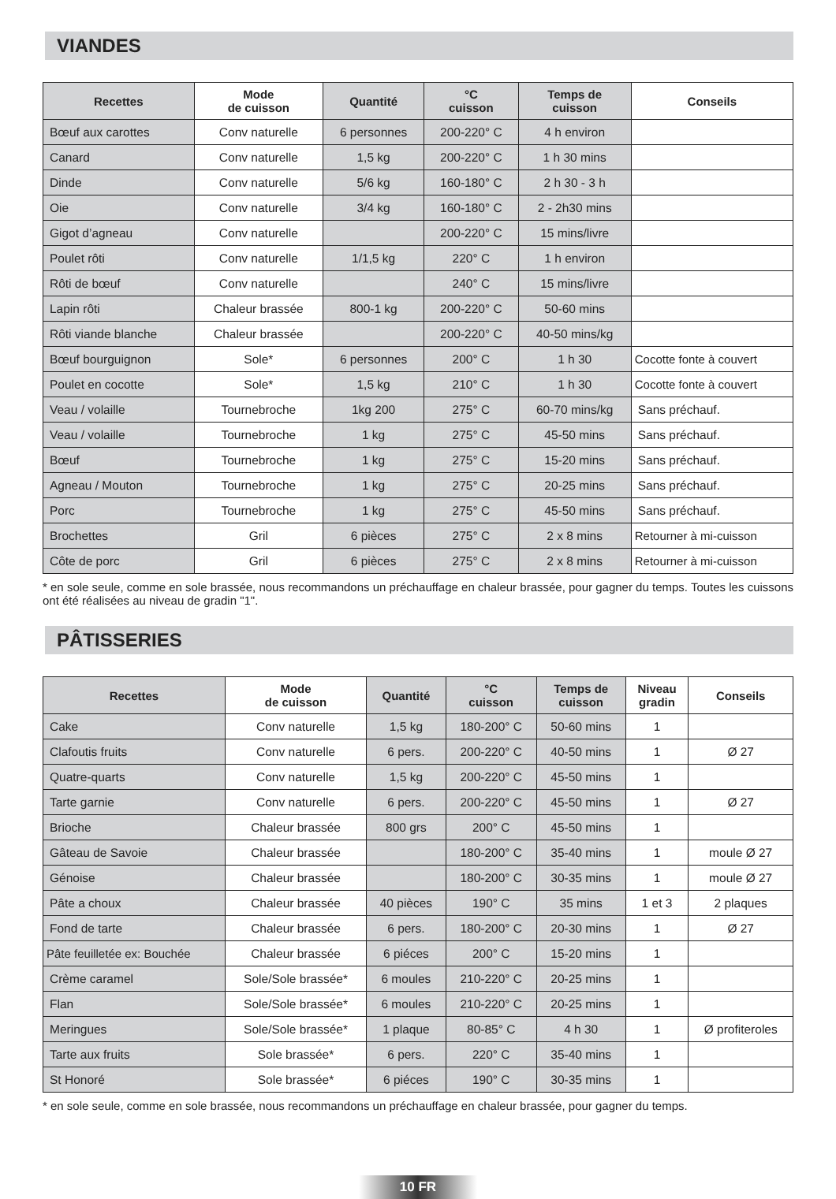VIANDES
| Recettes | Mode de cuisson | Quantité | °C cuisson | Temps de cuisson | Conseils |
| --- | --- | --- | --- | --- | --- |
| Bœuf aux carottes | Conv naturelle | 6 personnes | 200-220° C | 4 h environ | |
| Canard | Conv naturelle | 1,5 kg | 200-220° C | 1 h 30 mins | |
| Dinde | Conv naturelle | 5/6 kg | 160-180° C | 2 h 30 - 3 h | |
| Oie | Conv naturelle | 3/4 kg | 160-180° C | 2 - 2h30 mins | |
| Gigot d’agneau | Conv naturelle | | 200-220° C | 15 mins/livre | |
| Poulet rôti | Conv naturelle | 1/1,5 kg | 220° C | 1 h environ | |
| Rôti de bœuf | Conv naturelle | | 240° C | 15 mins/livre | |
| Lapin rôti | Chaleur brassée | 800-1 kg | 200-220° C | 50-60 mins | |
| Rôti viande blanche | Chaleur brassée | | 200-220° C | 40-50 mins/kg | |
| Bœuf bourguignon | Sole* | 6 personnes | 200° C | 1 h 30 | Cocotte fonte à couvert |
| Poulet en cocotte | Sole* | 1,5 kg | 210° C | 1 h 30 | Cocotte fonte à couvert |
| Veau / volaille | Tournebroche | 1kg 200 | 275° C | 60-70 mins/kg | Sans préchauf. |
| Veau / volaille | Tournebroche | 1 kg | 275° C | 45-50 mins | Sans préchauf. |
| Bœuf | Tournebroche | 1 kg | 275° C | 15-20 mins | Sans préchauf. |
| Agneau / Mouton | Tournebroche | 1 kg | 275° C | 20-25 mins | Sans préchauf. |
| Porc | Tournebroche | 1 kg | 275° C | 45-50 mins | Sans préchauf. |
| Brochettes | Gril | 6 pièces | 275° C | 2 x 8 mins | Retourner à mi-cuisson |
| Côte de porc | Gril | 6 pièces | 275° C | 2 x 8 mins | Retourner à mi-cuisson |
* en sole seule, comme en sole brassée, nous recommandons un préchauffage en chaleur brassée, pour gagner du temps. Toutes les cuissons ont été réalisées au niveau de gradin "1".
PÂTISSERIES
| Recettes | Mode de cuisson | Quantité | °C cuisson | Temps de cuisson | Niveau gradin | Conseils |
| --- | --- | --- | --- | --- | --- | --- |
| Cake | Conv naturelle | 1,5 kg | 180-200° C | 50-60 mins | 1 | |
| Clafoutis fruits | Conv naturelle | 6 pers. | 200-220° C | 40-50 mins | 1 | Ø 27 |
| Quatre-quarts | Conv naturelle | 1,5 kg | 200-220° C | 45-50 mins | 1 | |
| Tarte garnie | Conv naturelle | 6 pers. | 200-220° C | 45-50 mins | 1 | Ø 27 |
| Brioche | Chaleur brassée | 800 grs | 200° C | 45-50 mins | 1 | |
| Gâteau de Savoie | Chaleur brassée | | 180-200° C | 35-40 mins | 1 | moule Ø 27 |
| Génoise | Chaleur brassée | | 180-200° C | 30-35 mins | 1 | moule Ø 27 |
| Pâte a choux | Chaleur brassée | 40 pièces | 190° C | 35 mins | 1 et 3 | 2 plaques |
| Fond de tarte | Chaleur brassée | 6 pers. | 180-200° C | 20-30 mins | 1 | Ø 27 |
| Pâte feuilletée ex: Bouchée | Chaleur brassée | 6 piéces | 200° C | 15-20 mins | 1 | |
| Crème caramel | Sole/Sole brassée* | 6 moules | 210-220° C | 20-25 mins | 1 | |
| Flan | Sole/Sole brassée* | 6 moules | 210-220° C | 20-25 mins | 1 | |
| Meringues | Sole/Sole brassée* | 1 plaque | 80-85° C | 4 h 30 | 1 | Ø profiteroles |
| Tarte aux fruits | Sole brassée* | 6 pers. | 220° C | 35-40 mins | 1 | |
| St Honoré | Sole brassée* | 6 piéces | 190° C | 30-35 mins | 1 | |
* en sole seule, comme en sole brassée, nous recommandons un préchauffage en chaleur brassée, pour gagner du temps.
10 FR